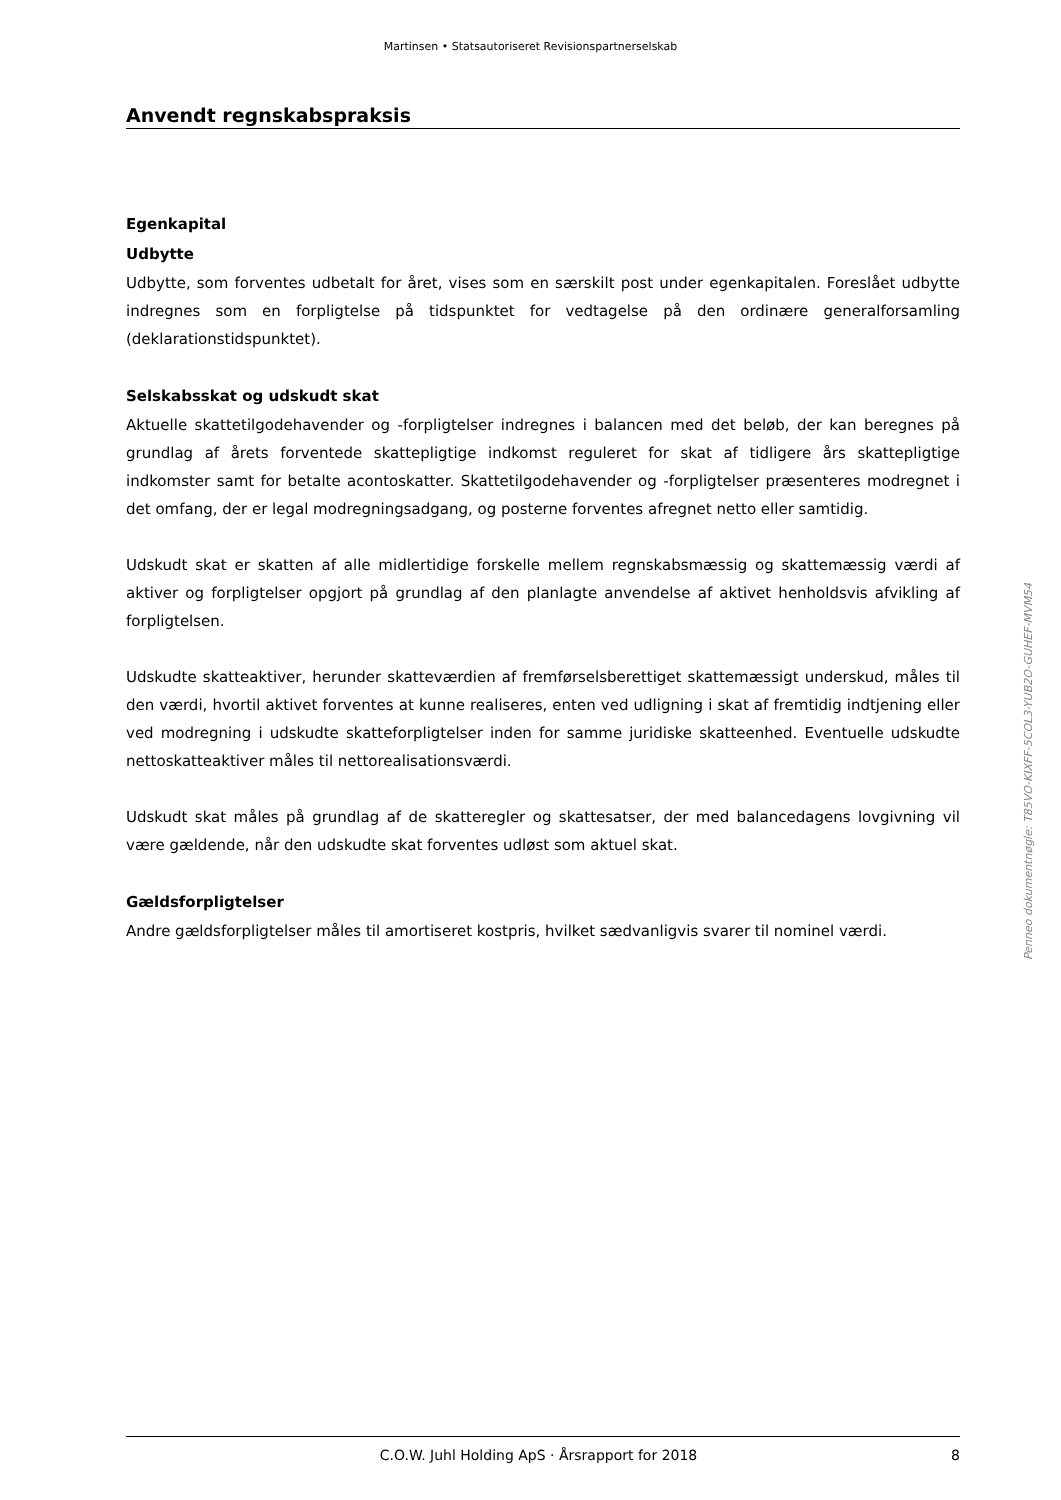Martinsen • Statsautoriseret Revisionspartnerselskab
Anvendt regnskabspraksis
Egenkapital
Udbytte
Udbytte, som forventes udbetalt for året, vises som en særskilt post under egenkapitalen. Foreslået udbytte indregnes som en forpligtelse på tidspunktet for vedtagelse på den ordinære generalforsamling (deklarationstidspunktet).
Selskabsskat og udskudt skat
Aktuelle skattetilgodehavender og -forpligtelser indregnes i balancen med det beløb, der kan beregnes på grundlag af årets forventede skattepligtige indkomst reguleret for skat af tidligere års skattepligtige indkomster samt for betalte acontoskatter. Skattetilgodehavender og -forpligtelser præsenteres modregnet i det omfang, der er legal modregningsadgang, og posterne forventes afregnet netto eller samtidig.
Udskudt skat er skatten af alle midlertidige forskelle mellem regnskabsmæssig og skattemæssig værdi af aktiver og forpligtelser opgjort på grundlag af den planlagte anvendelse af aktivet henholdsvis afvikling af forpligtelsen.
Udskudte skatteaktiver, herunder skatteværdien af fremførselsberettiget skattemæssigt underskud, måles til den værdi, hvortil aktivet forventes at kunne realiseres, enten ved udligning i skat af fremtidig indtjening eller ved modregning i udskudte skatteforpligtelser inden for samme juridiske skatteenhed. Eventuelle udskudte nettoskatteaktiver måles til nettorealisationsværdi.
Udskudt skat måles på grundlag af de skatteregler og skattesatser, der med balancedagens lovgivning vil være gældende, når den udskudte skat forventes udløst som aktuel skat.
Gældsforpligtelser
Andre gældsforpligtelser måles til amortiseret kostpris, hvilket sædvanligvis svarer til nominel værdi.
Penneo dokumentnøgle: T85VO-KIXFF-5COL3-YUB2O-GUHEF-MVM54
C.O.W. Juhl Holding ApS · Årsrapport for 2018 8